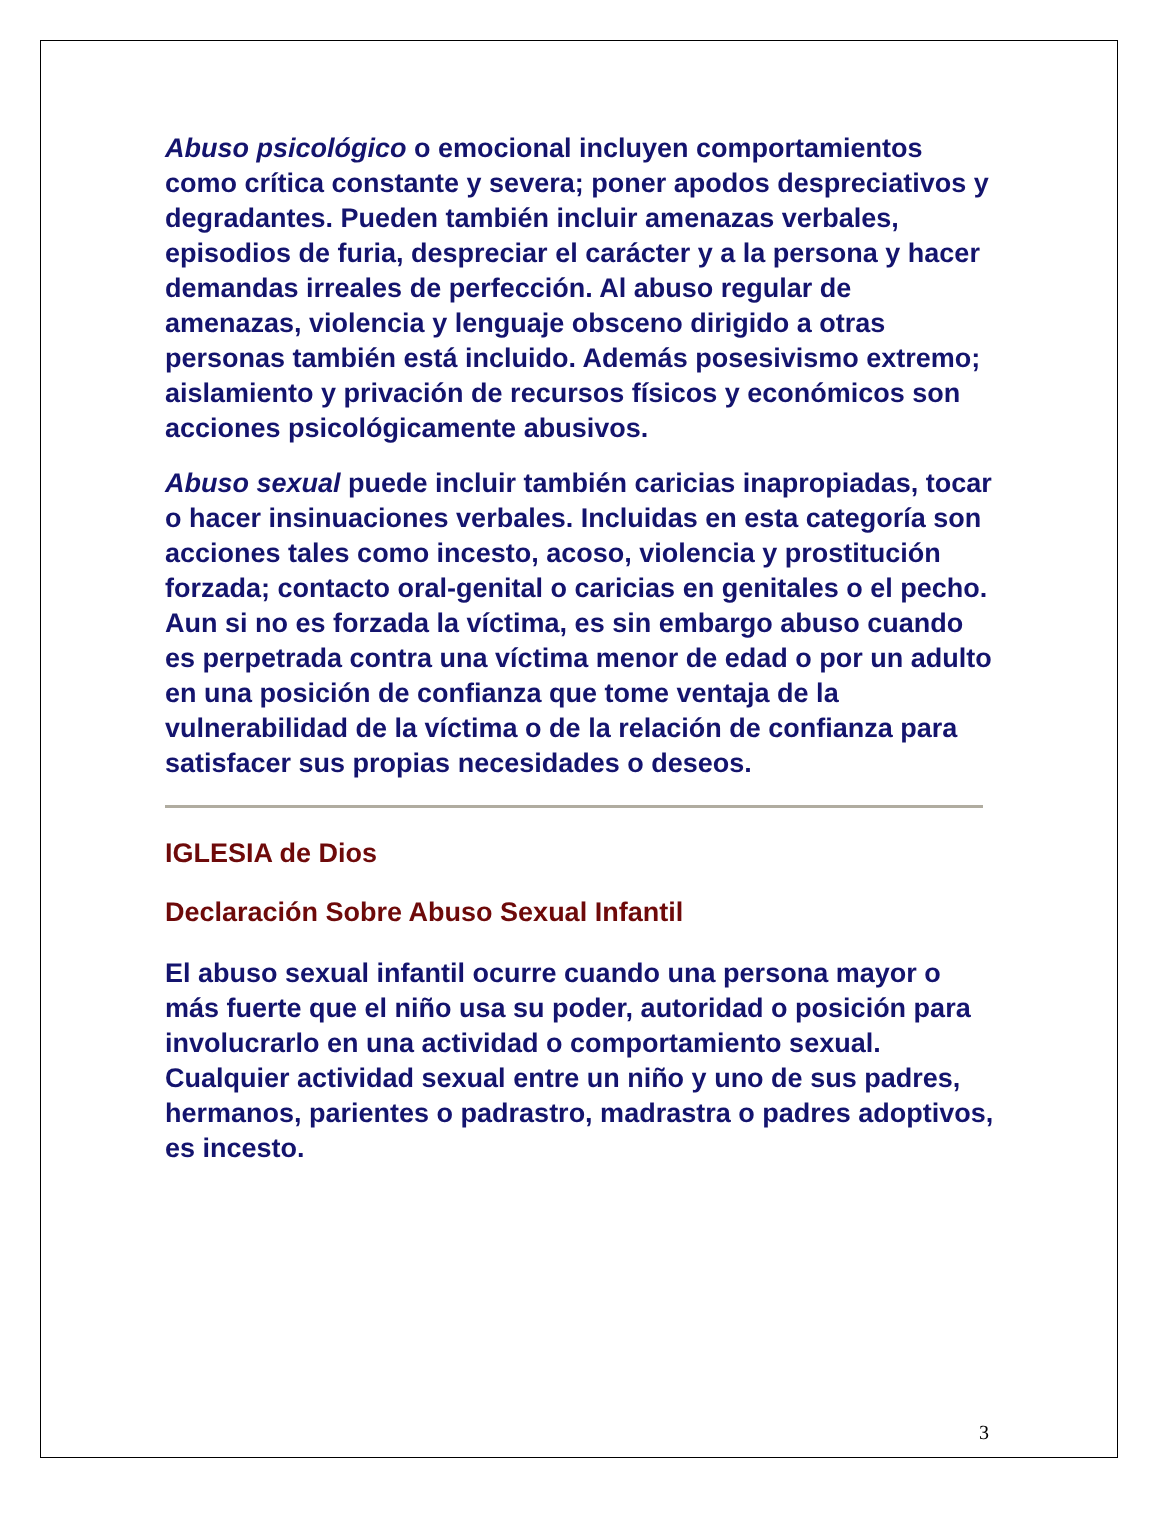Abuso psicológico o emocional incluyen comportamientos como crítica constante y severa; poner apodos despreciativos y degradantes. Pueden también incluir amenazas verbales, episodios de furia, despreciar el carácter y a la persona y hacer demandas irreales de perfección. Al abuso regular de amenazas, violencia y lenguaje obsceno dirigido a otras personas también está incluido. Además posesivismo extremo; aislamiento y privación de recursos físicos y económicos son acciones psicológicamente abusivos.
Abuso sexual puede incluir también caricias inapropiadas, tocar o hacer insinuaciones verbales. Incluidas en esta categoría son acciones tales como incesto, acoso, violencia y prostitución forzada; contacto oral-genital o caricias en genitales o el pecho. Aun si no es forzada la víctima, es sin embargo abuso cuando es perpetrada contra una víctima menor de edad o por un adulto en una posición de confianza que tome ventaja de la vulnerabilidad de la víctima o de la relación de confianza para satisfacer sus propias necesidades o deseos.
IGLESIA de Dios
Declaración Sobre Abuso Sexual Infantil
El abuso sexual infantil ocurre cuando una persona mayor o más fuerte que el niño usa su poder, autoridad o posición para involucrarlo en una actividad o comportamiento sexual. Cualquier actividad sexual entre un niño y uno de sus padres, hermanos, parientes o padrastro, madrastra o padres adoptivos, es incesto.
3